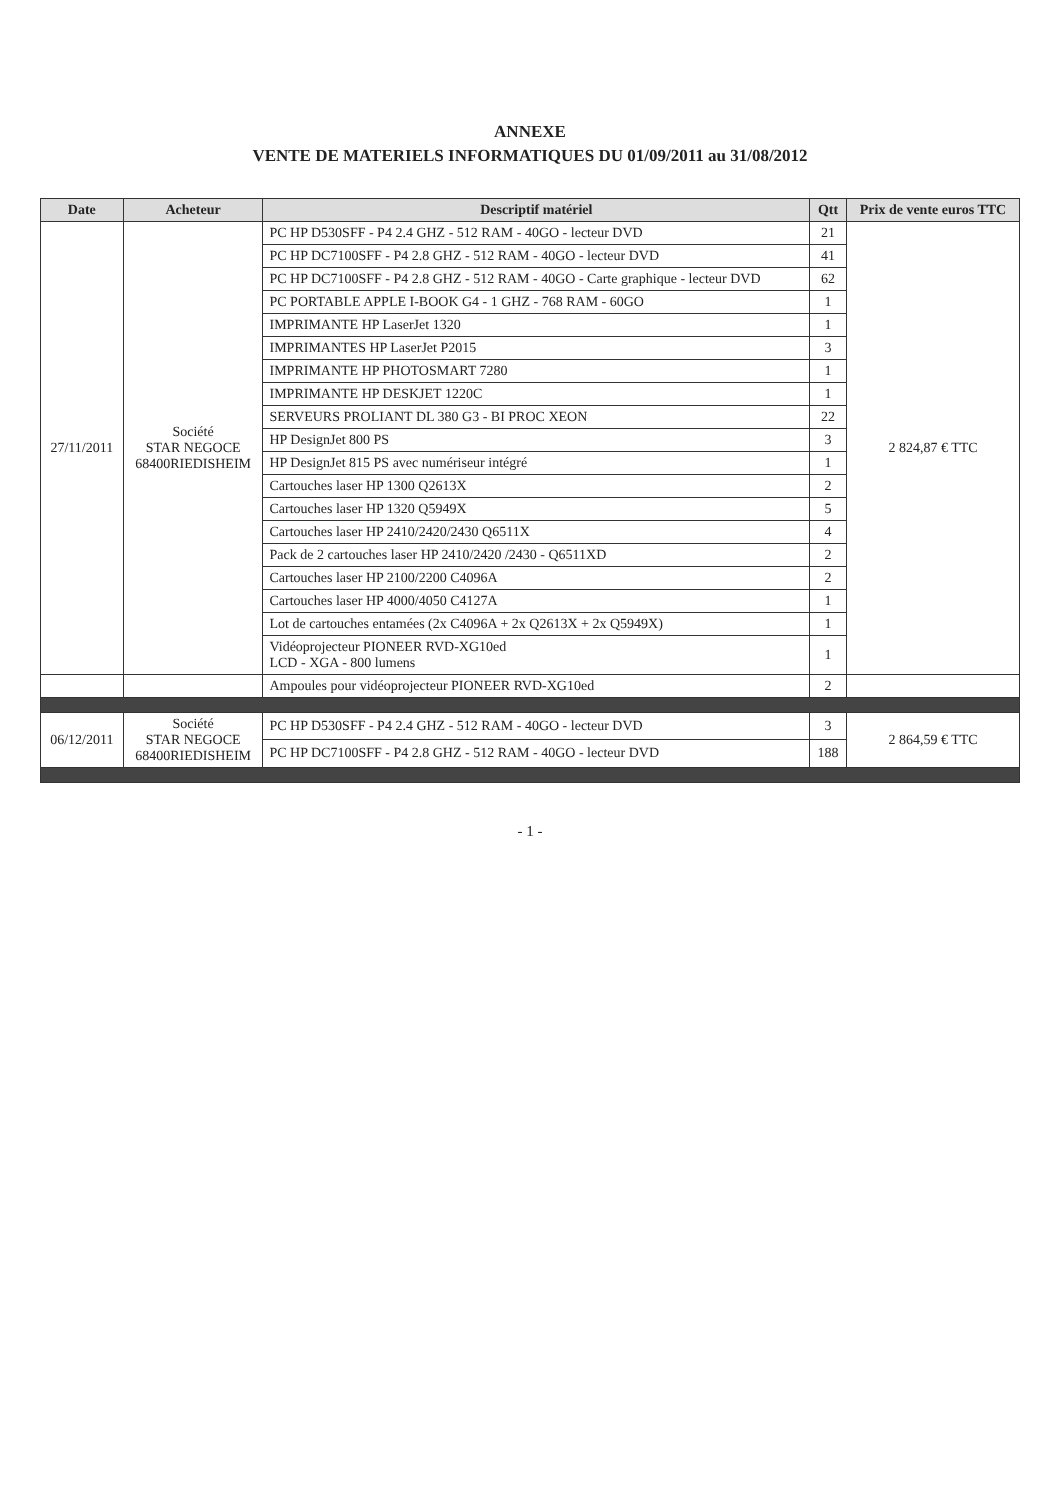ANNEXE
VENTE DE MATERIELS INFORMATIQUES DU 01/09/2011 au 31/08/2012
| Date | Acheteur | Descriptif matériel | Qtt | Prix de vente euros TTC |
| --- | --- | --- | --- | --- |
| 27/11/2011 | Société STAR NEGOCE 68400RIEDISHEIM | PC HP D530SFF - P4 2.4 GHZ - 512 RAM - 40GO - lecteur DVD | 21 | 2 824,87 € TTC |
| | | PC HP DC7100SFF - P4 2.8 GHZ - 512 RAM - 40GO - lecteur DVD | 41 | |
| | | PC HP DC7100SFF - P4 2.8 GHZ - 512 RAM - 40GO - Carte graphique - lecteur DVD | 62 | |
| | | PC PORTABLE APPLE I-BOOK G4 - 1 GHZ - 768 RAM - 60GO | 1 | |
| | | IMPRIMANTE HP LaserJet 1320 | 1 | |
| | | IMPRIMANTES HP LaserJet P2015 | 3 | |
| | | IMPRIMANTE HP PHOTOSMART 7280 | 1 | |
| | | IMPRIMANTE HP DESKJET 1220C | 1 | |
| | | SERVEURS PROLIANT DL 380 G3 - BI PROC XEON | 22 | |
| | | HP DesignJet 800 PS | 3 | |
| | | HP DesignJet 815 PS avec numériseur intégré | 1 | |
| | | Cartouches laser HP 1300 Q2613X | 2 | |
| | | Cartouches laser HP 1320 Q5949X | 5 | |
| | | Cartouches laser HP 2410/2420/2430 Q6511X | 4 | |
| | | Pack de 2 cartouches laser HP 2410/2420 /2430 - Q6511XD | 2 | |
| | | Cartouches laser HP 2100/2200 C4096A | 2 | |
| | | Cartouches laser HP 4000/4050 C4127A | 1 | |
| | | Lot de cartouches entamées (2x C4096A + 2x Q2613X + 2x Q5949X) | 1 | |
| | | Vidéoprojecteur PIONEER RVD-XG10ed LCD - XGA - 800 lumens | 1 | |
| | | Ampoules pour vidéoprojecteur PIONEER RVD-XG10ed | 2 | |
| 06/12/2011 | Société STAR NEGOCE 68400RIEDISHEIM | PC HP D530SFF - P4 2.4 GHZ - 512 RAM - 40GO - lecteur DVD | 3 | 2 864,59 € TTC |
| | | PC HP DC7100SFF - P4 2.8 GHZ - 512 RAM - 40GO - lecteur DVD | 188 | |
- 1 -